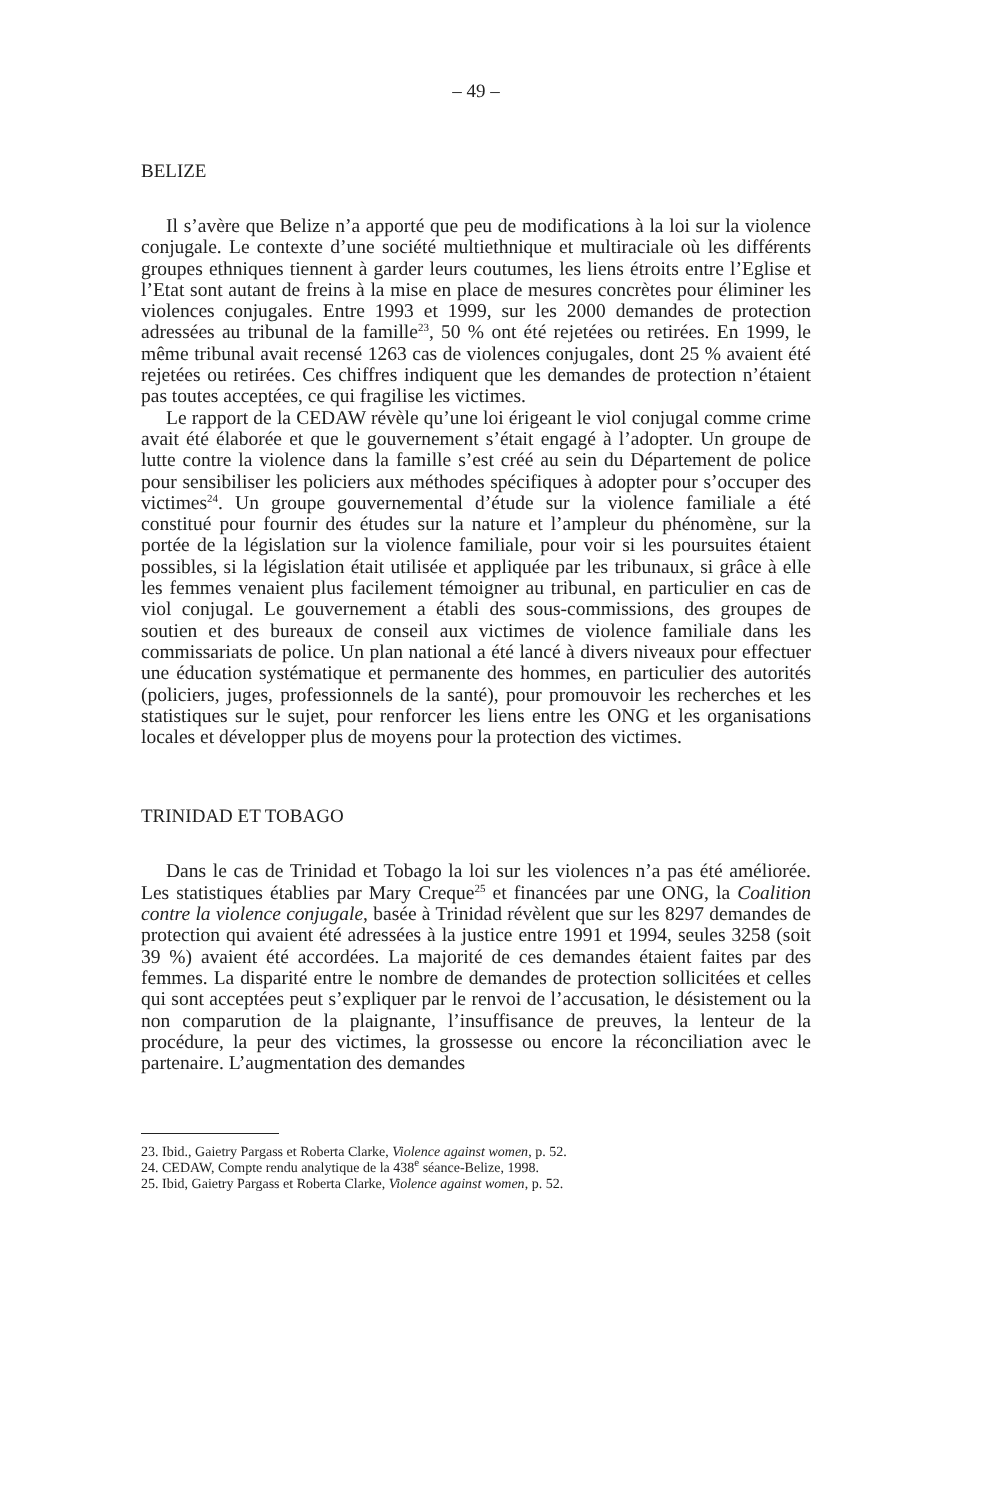– 49 –
BELIZE
Il s’avère que Belize n’a apporté que peu de modifications à la loi sur la violence conjugale. Le contexte d’une société multiethnique et multiraciale où les différents groupes ethniques tiennent à garder leurs coutumes, les liens étroits entre l’Eglise et l’Etat sont autant de freins à la mise en place de mesures concrètes pour éliminer les violences conjugales. Entre 1993 et 1999, sur les 2000 demandes de protection adressées au tribunal de la famille<sup>23</sup>, 50 % ont été rejetées ou retirées. En 1999, le même tribunal avait recensé 1263 cas de violences conjugales, dont 25 % avaient été rejetées ou retirées. Ces chiffres indiquent que les demandes de protection n’étaient pas toutes acceptées, ce qui fragilise les victimes.
Le rapport de la CEDAW révèle qu’une loi érigeant le viol conjugal comme crime avait été élaborée et que le gouvernement s’était engagé à l’adopter. Un groupe de lutte contre la violence dans la famille s’est créé au sein du Département de police pour sensibiliser les policiers aux méthodes spécifiques à adopter pour s’occuper des victimes<sup>24</sup>. Un groupe gouvernemental d’étude sur la violence familiale a été constitué pour fournir des études sur la nature et l’ampleur du phénomène, sur la portée de la législation sur la violence familiale, pour voir si les poursuites étaient possibles, si la législation était utilisée et appliquée par les tribunaux, si grâce à elle les femmes venaient plus facilement témoigner au tribunal, en particulier en cas de viol conjugal. Le gouvernement a établi des sous-commissions, des groupes de soutien et des bureaux de conseil aux victimes de violence familiale dans les commissariats de police. Un plan national a été lancé à divers niveaux pour effectuer une éducation systématique et permanente des hommes, en particulier des autorités (policiers, juges, professionnels de la santé), pour promouvoir les recherches et les statistiques sur le sujet, pour renforcer les liens entre les ONG et les organisations locales et développer plus de moyens pour la protection des victimes.
TRINIDAD ET TOBAGO
Dans le cas de Trinidad et Tobago la loi sur les violences n’a pas été améliorée. Les statistiques établies par Mary Creque<sup>25</sup> et financées par une ONG, la Coalition contre la violence conjugale, basée à Trinidad révèlent que sur les 8297 demandes de protection qui avaient été adressées à la justice entre 1991 et 1994, seules 3258 (soit 39 %) avaient été accordées. La majorité de ces demandes étaient faites par des femmes. La disparité entre le nombre de demandes de protection sollicitées et celles qui sont acceptées peut s’expliquer par le renvoi de l’accusation, le désistement ou la non comparution de la plaignante, l’insuffisance de preuves, la lenteur de la procédure, la peur des victimes, la grossesse ou encore la réconciliation avec le partenaire. L’augmentation des demandes
23. Ibid., Gaietry Pargass et Roberta Clarke, Violence against women, p. 52.
24. CEDAW, Compte rendu analytique de la 438<sup>e</sup> séance-Belize, 1998.
25. Ibid, Gaietry Pargass et Roberta Clarke, Violence against women, p. 52.